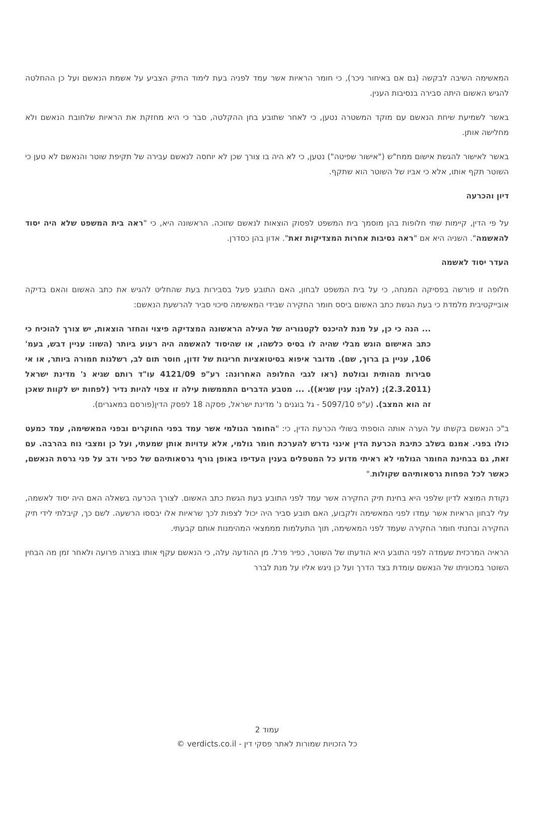המאשימה השיבה לבקשה (גם אם באיחור ניכר), כי חומר הראיות אשר עמד לפניה בעת לימוד התיק הצביע על אשמת הנאשם ועל כן ההחלטה להגיש האשום היתה סבירה בנסיבות הענין.
באשר לשמיעת שיחת הנאשם עם מוקד המשטרה נטען, כי לאחר שתובע בחן ההקלטה, סבר כי היא מחזקת את הראיות שלחובת הנאשם ולא מחלישה אותן.
באשר לאישור להגשת אישום ממח"ש ("אישור שפיטה") נטען, כי לא היה בו צורך שכן לא יוחסה לנאשם עבירה של תקיפת שוטר והנאשם לא טען כי השוטר תקף אותו, אלא כי אביו של השוטר הוא שתקף.
דיון והכרעה
על פי הדין, קיימות שתי חלופות בהן מוסמך בית המשפט לפסוק הוצאות לנאשם שזוכה. הראשונה היא, כי "ראה בית המשפט שלא היה יסוד להאשמה". השניה היא אם "ראה נסיבות אחרות המצדיקות זאת". אדון בהן כסדרן.
העדר יסוד לאשמה
חלופה זו פורשה בפסיקה המנחה, כי על בית המשפט לבחון, האם התובע פעל בסבירות בעת שהחליט להגיש את כתב האשום והאם בדיקה אובייקטיבית מלמדת כי בעת הגשת כתב האשום ביסס חומר החקירה שבידי המאשימה סיכוי סביר להרשעת הנאשם:
... הנה כי כן, על מנת להיכנס לקטגוריה של העילה הראשונה המצדיקה פיצוי והחזר הוצאות, יש צורך להוכיח כי כתב האישום הוגש מבלי שהיה לו בסיס כלשהו, או שהיסוד להאשמה היה רעוע ביותר (השוו: עניין דבש, בעמ' 106, עניין בן ברוך, שם). מדובר איפוא בסיטואציות חריגות של זדון, חוסר תום לב, רשלנות חמורה ביותר, או אי סבירות מהותית ובולטת (ראו לגבי החלופה האחרונה: רע"פ 4121/09 עו"ד רותם שגיא נ' מדינת ישראל (2.3.2011); (להלן: ענין שגיא)). ... מטבע הדברים התממשות עילה זו צפוי להיות נדיר (לפחות יש לקוות שאכן זה הוא המצב). (ע"פ 5097/10 - גל בוגנים נ' מדינת ישראל, פסקה 18 לפסק הדין(פורסם במאגרים).
ב"כ הנאשם בקשתו על הערה אותה הוספתי בשולי הכרעת הדין, כי: "החומר הגולמי אשר עמד בפני החוקרים ובפני המאשימה, עמד כמעט כולו בפני. אמנם בשלב כתיבת הכרעת הדין אינני נדרש להערכת חומר גולמי, אלא עדויות אותן שמעתי, ועל כן ומצבי נוח בהרבה. עם זאת, גם בבחינת החומר הגולמי לא ראיתי מדוע כל המטפלים בענין העדיפו באופן גורף גרסאותיהם של כפיר ודב על פני גרסת הנאשם, כאשר לכל הפחות גרסאותיהם שקולות."
נקודת המוצא לדיון שלפני היא בחינת תיק החקירה אשר עמד לפני התובע בעת הגשת כתב האשום. לצורך הכרעה בשאלה האם היה יסוד לאשמה, עלי לבחון הראיות אשר עמדו לפני המאשימה ולקבוע, האם תובע סביר היה יכול לצפות לכך שראיות אלו יבססו הרשעה. לשם כך, קיבלתי לידי תיק החקירה ובחנתי חומר החקירה שעמד לפני המאשימה, תוך התעלמות מממצאי המהימנות אותם קבעתי.
הראיה המרכזית שעמדה לפני התובע היא הודעתו של השוטר, כפיר פרל. מן ההודעה עלה, כי הנאשם עקף אותו בצורה פרועה ולאחר זמן מה הבחין השוטר במכוניתו של הנאשם עומדת בצד הדרך ועל כן ניגש אליו על מנת לברר
עמוד 2
כל הזכויות שמורות לאתר פסקי דין - verdicts.co.il ©